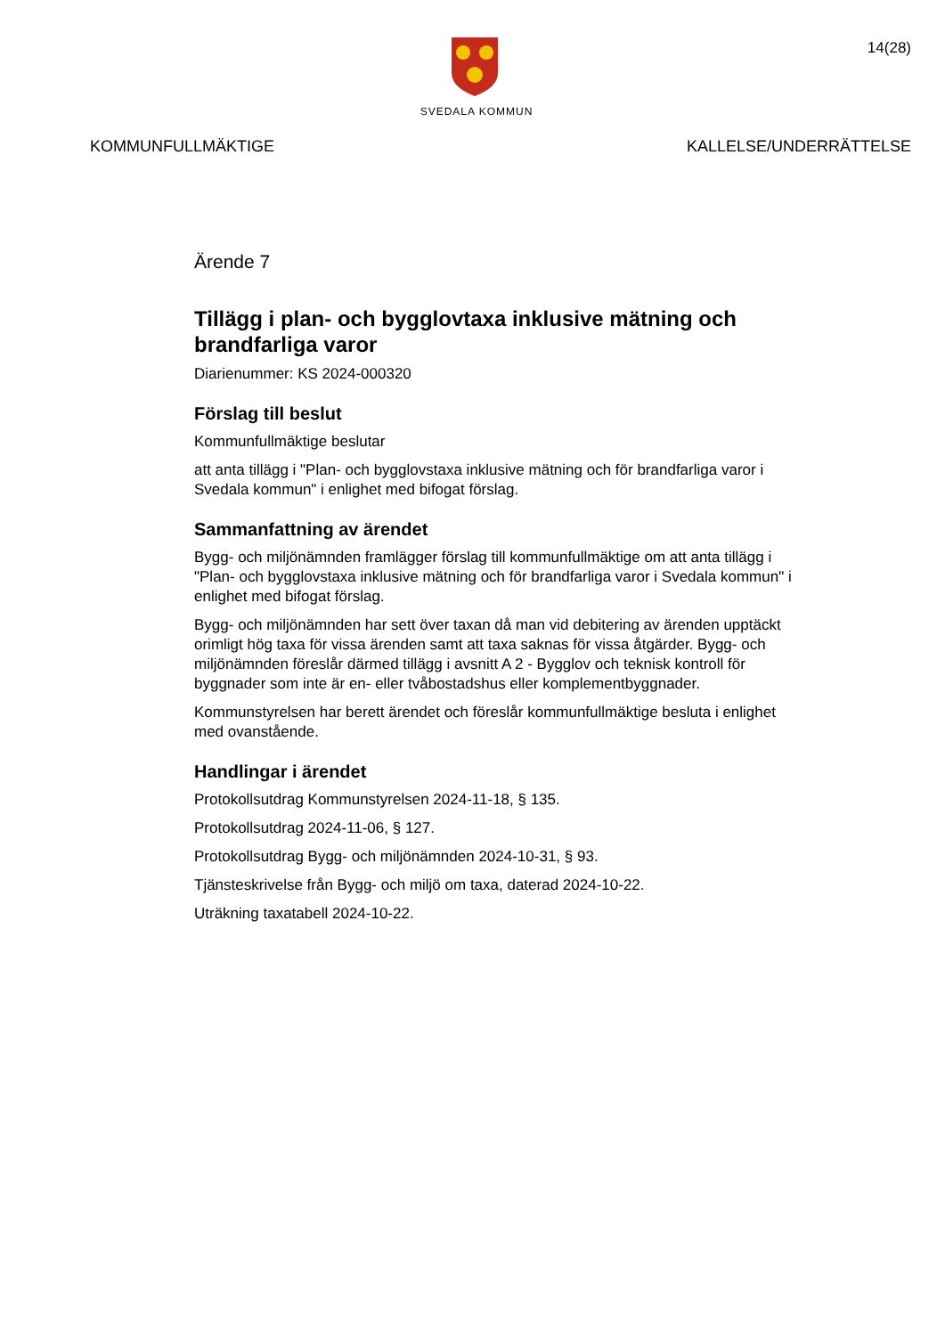SVEDALA KOMMUN
14(28)
KOMMUNFULLMÄKTIGE KALLELSE/UNDERRÄTTELSE
Ärende 7
Tillägg i plan- och bygglovtaxa inklusive mätning och brandfarliga varor
Diarienummer: KS 2024-000320
Förslag till beslut
Kommunfullmäktige beslutar
att anta tillägg i "Plan- och bygglovstaxa inklusive mätning och för brandfarliga varor i Svedala kommun" i enlighet med bifogat förslag.
Sammanfattning av ärendet
Bygg- och miljönämnden framlägger förslag till kommunfullmäktige om att anta tillägg i "Plan- och bygglovstaxa inklusive mätning och för brandfarliga varor i Svedala kommun" i enlighet med bifogat förslag.
Bygg- och miljönämnden har sett över taxan då man vid debitering av ärenden upptäckt orimligt hög taxa för vissa ärenden samt att taxa saknas för vissa åtgärder. Bygg- och miljönämnden föreslår därmed tillägg i avsnitt A 2 - Bygglov och teknisk kontroll för byggnader som inte är en- eller tvåbostadshus eller komplementbyggnader.
Kommunstyrelsen har berett ärendet och föreslår kommunfullmäktige besluta i enlighet med ovanstående.
Handlingar i ärendet
Protokollsutdrag Kommunstyrelsen 2024-11-18, § 135.
Protokollsutdrag 2024-11-06, § 127.
Protokollsutdrag Bygg- och miljönämnden 2024-10-31, § 93.
Tjänsteskrivelse från Bygg- och miljö om taxa, daterad 2024-10-22.
Uträkning taxatabell 2024-10-22.